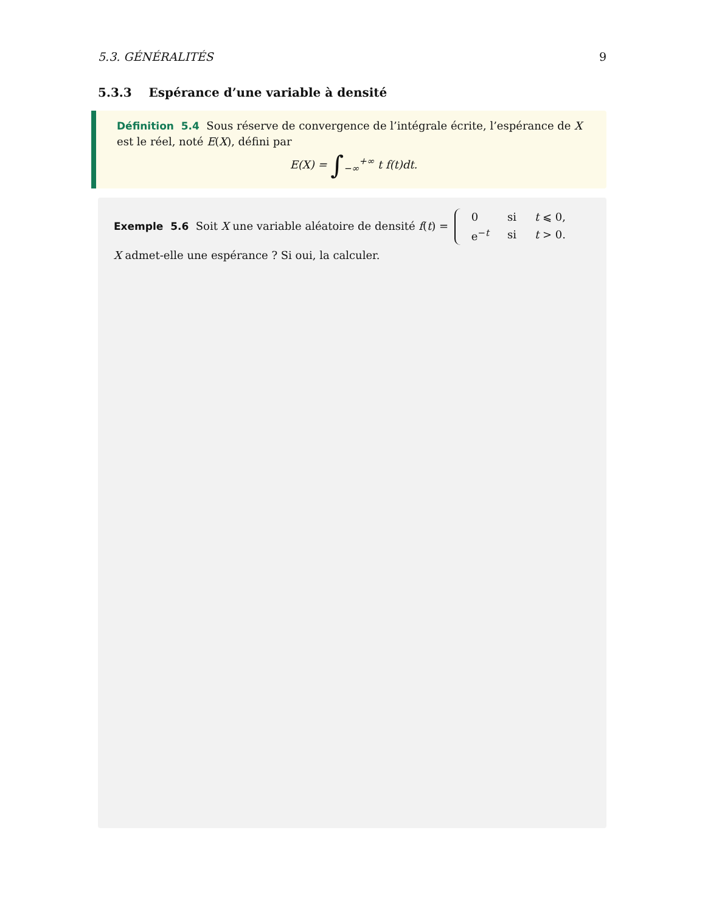5.3. GÉNÉRALITÉS 9
5.3.3 Espérance d’une variable à densité
Définition 5.4 Sous réserve de convergence de l’intégrale écrite, l’espérance de X est le réel, noté E(X), défini par
E(X) = ∫<sub>−∞</sub><sup>+∞</sup> t f(t)dt.
Exemple 5.6 Soit X une variable aléatoire de densité f(t) =
| 0 | si | t ⩽ 0, |
| e<sup>−t</sup> | si | t > 0. |
X admet-elle une espérance ? Si oui, la calculer.